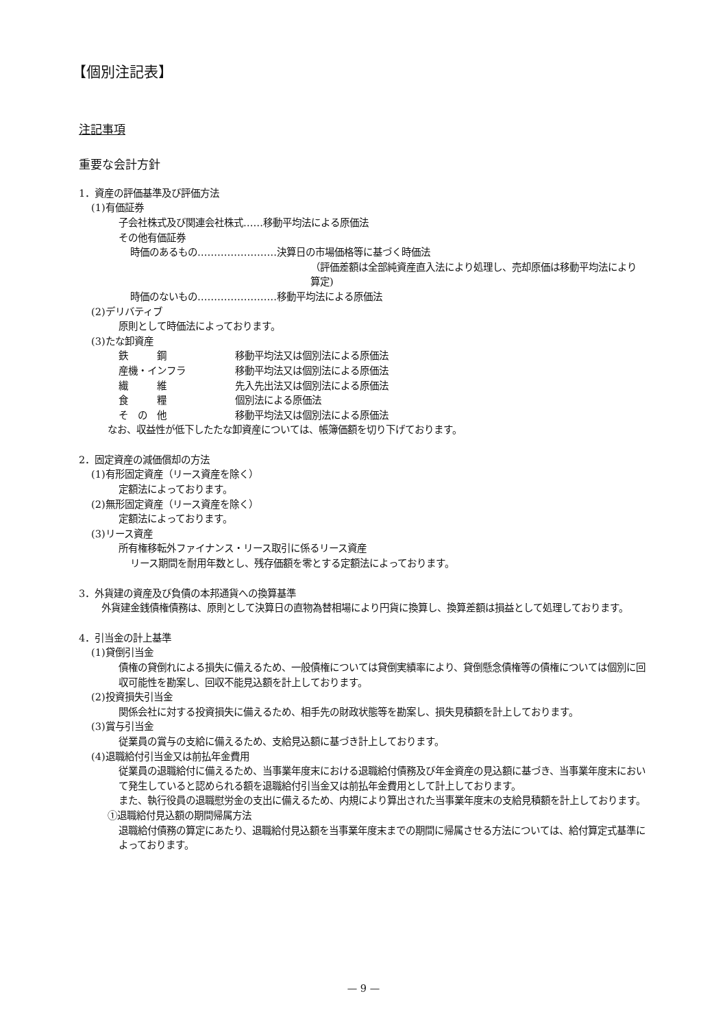【個別注記表】
注記事項
重要な会計方針
1．資産の評価基準及び評価方法
(1)有価証券
子会社株式及び関連会社株式……移動平均法による原価法
その他有価証券
時価のあるもの……………………決算日の市場価格等に基づく時価法
（評価差額は全部純資産直入法により処理し、売却原価は移動平均法により算定)
時価のないもの……………………移動平均法による原価法
(2)デリバティブ
原則として時価法によっております。
(3)たな卸資産
鉄　　　鋼 移動平均法又は個別法による原価法
産機・インフラ 移動平均法又は個別法による原価法
繊　　　維 先入先出法又は個別法による原価法
食　　　糧 個別法による原価法
そ　の　他 移動平均法又は個別法による原価法
なお、収益性が低下したたな卸資産については、帳簿価額を切り下げております。
2．固定資産の減価償却の方法
(1)有形固定資産（リース資産を除く）
定額法によっております。
(2)無形固定資産（リース資産を除く）
定額法によっております。
(3)リース資産
所有権移転外ファイナンス・リース取引に係るリース資産
リース期間を耐用年数とし、残存価額を零とする定額法によっております。
3．外貨建の資産及び負債の本邦通貨への換算基準
外貨建金銭債権債務は、原則として決算日の直物為替相場により円貨に換算し、換算差額は損益として処理しております。
4．引当金の計上基準
(1)貸倒引当金
債権の貸倒れによる損失に備えるため、一般債権については貸倒実績率により、貸倒懸念債権等の債権については個別に回収可能性を勘案し、回収不能見込額を計上しております。
(2)投資損失引当金
関係会社に対する投資損失に備えるため、相手先の財政状態等を勘案し、損失見積額を計上しております。
(3)賞与引当金
従業員の賞与の支給に備えるため、支給見込額に基づき計上しております。
(4)退職給付引当金又は前払年金費用
従業員の退職給付に備えるため、当事業年度末における退職給付債務及び年金資産の見込額に基づき、当事業年度末において発生していると認められる額を退職給付引当金又は前払年金費用として計上しております。
また、執行役員の退職慰労金の支出に備えるため、内規により算出された当事業年度末の支給見積額を計上しております。
①退職給付見込額の期間帰属方法
退職給付債務の算定にあたり、退職給付見込額を当事業年度末までの期間に帰属させる方法については、給付算定式基準によっております。
— 9 —